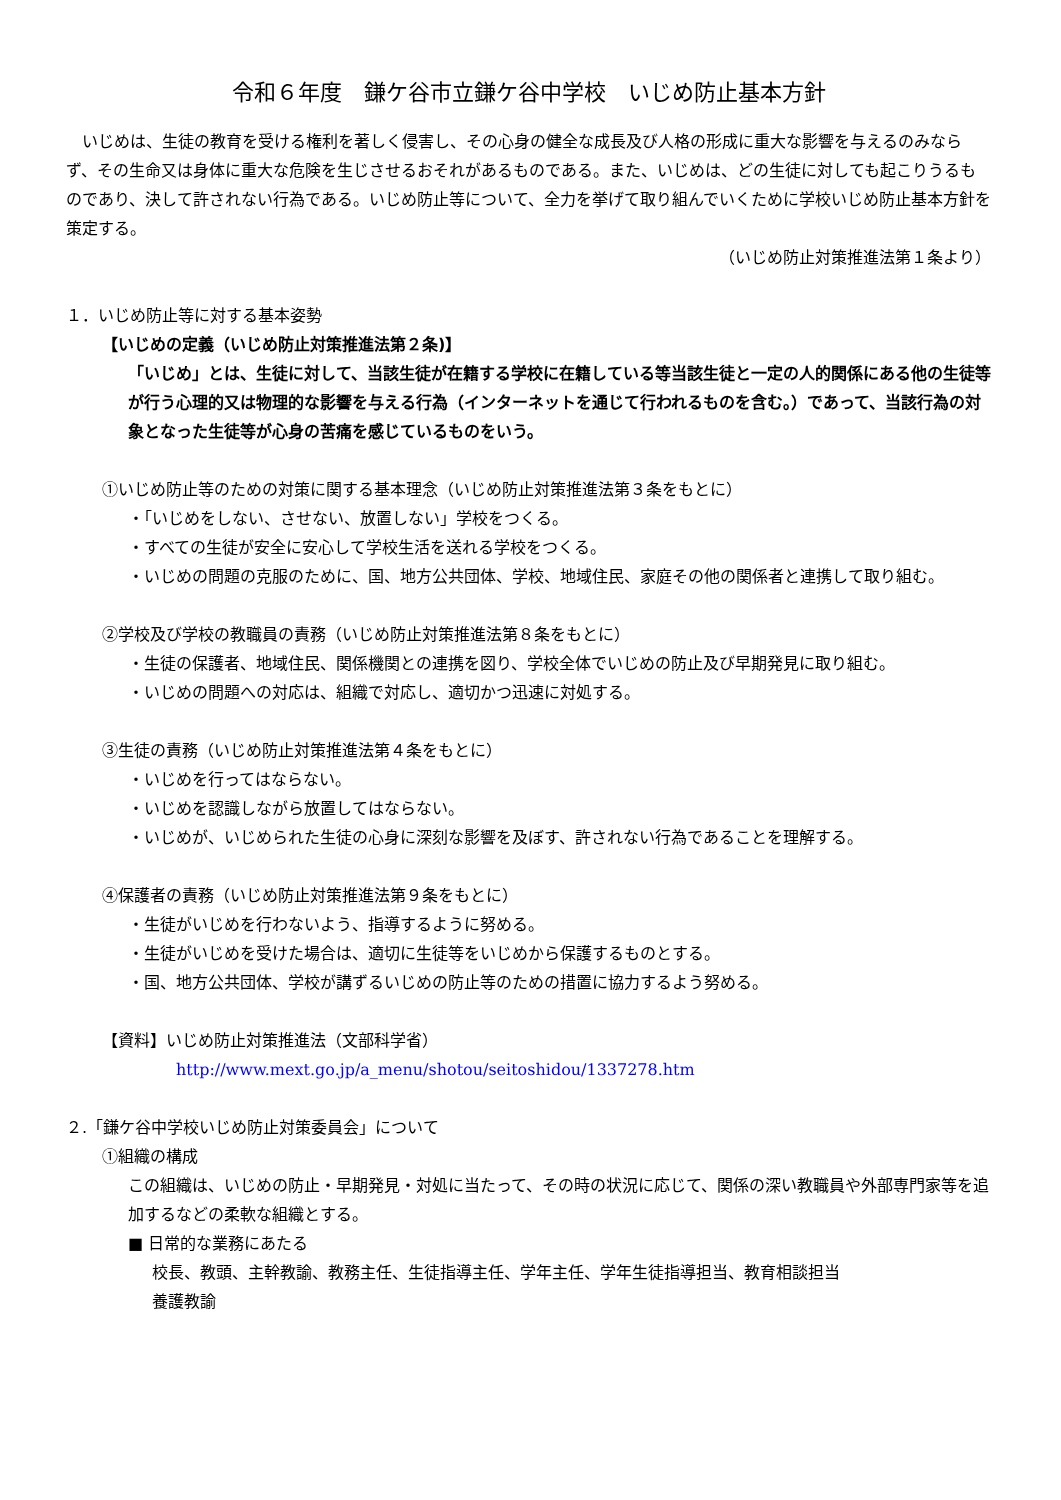令和６年度　鎌ケ谷市立鎌ケ谷中学校　いじめ防止基本方針
　いじめは、生徒の教育を受ける権利を著しく侵害し、その心身の健全な成長及び人格の形成に重大な影響を与えるのみならず、その生命又は身体に重大な危険を生じさせるおそれがあるものである。また、いじめは、どの生徒に対しても起こりうるものであり、決して許されない行為である。いじめ防止等について、全力を挙げて取り組んでいくために学校いじめ防止基本方針を策定する。
（いじめ防止対策推進法第１条より）
１．いじめ防止等に対する基本姿勢
【いじめの定義（いじめ防止対策推進法第２条)】
「いじめ」とは、生徒に対して、当該生徒が在籍する学校に在籍している等当該生徒と一定の人的関係にある他の生徒等が行う心理的又は物理的な影響を与える行為（インターネットを通じて行われるものを含む。）であって、当該行為の対象となった生徒等が心身の苦痛を感じているものをいう。
①いじめ防止等のための対策に関する基本理念（いじめ防止対策推進法第３条をもとに）
・「いじめをしない、させない、放置しない」学校をつくる。
・すべての生徒が安全に安心して学校生活を送れる学校をつくる。
・いじめの問題の克服のために、国、地方公共団体、学校、地域住民、家庭その他の関係者と連携して取り組む。
②学校及び学校の教職員の責務（いじめ防止対策推進法第８条をもとに）
・生徒の保護者、地域住民、関係機関との連携を図り、学校全体でいじめの防止及び早期発見に取り組む。
・いじめの問題への対応は、組織で対応し、適切かつ迅速に対処する。
③生徒の責務（いじめ防止対策推進法第４条をもとに）
・いじめを行ってはならない。
・いじめを認識しながら放置してはならない。
・いじめが、いじめられた生徒の心身に深刻な影響を及ぼす、許されない行為であることを理解する。
④保護者の責務（いじめ防止対策推進法第９条をもとに）
・生徒がいじめを行わないよう、指導するように努める。
・生徒がいじめを受けた場合は、適切に生徒等をいじめから保護するものとする。
・国、地方公共団体、学校が講ずるいじめの防止等のための措置に協力するよう努める。
【資料】いじめ防止対策推進法（文部科学省）
http://www.mext.go.jp/a_menu/shotou/seitoshidou/1337278.htm
２.「鎌ケ谷中学校いじめ防止対策委員会」について
①組織の構成
この組織は、いじめの防止・早期発見・対処に当たって、その時の状況に応じて、関係の深い教職員や外部専門家等を追加するなどの柔軟な組織とする。
■ 日常的な業務にあたる
校長、教頭、主幹教諭、教務主任、生徒指導主任、学年主任、学年生徒指導担当、教育相談担当
養護教諭